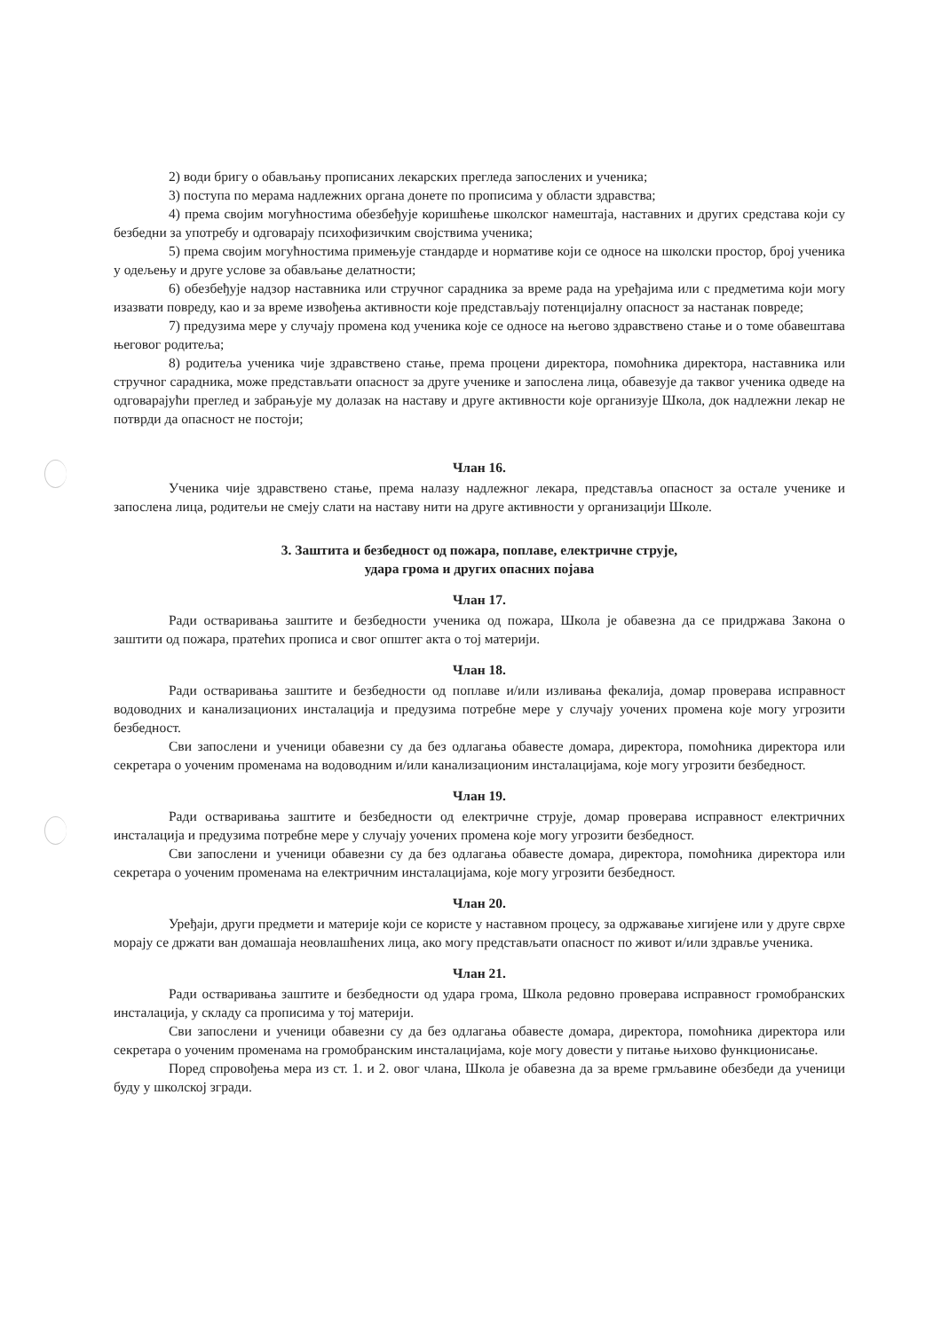2) води бригу о обављању прописаних лекарских прегледа запослених и ученика;
3) поступа по мерама надлежних органа донете по прописима у области здравства;
4) према својим могућностима обезбеђује коришћење школског намештаја, наставних и других средстава који су безбедни за употребу и одговарају психофизичким својствима ученика;
5) према својим могућностима примењује стандарде и нормативе који се односе на школски простор, број ученика у одељењу и друге услове за обављање делатности;
6) обезбеђује надзор наставника или стручног сарадника за време рада на уређајима или с предметима који могу изазвати повреду, као и за време извођења активности које представљају потенцијалну опасност за настанак повреде;
7) предузима мере у случају промена код ученика које се односе на његово здравствено стање и о томе обавештава његовог родитеља;
8) родитеља ученика чије здравствено стање, према процени директора, помоћника директора, наставника или стручног сарадника, може представљати опасност за друге ученике и запослена лица, обавезује да таквог ученика одведе на одговарајући преглед и забрањује му долазак на наставу и друге активности које организује Школа, док надлежни лекар не потврди да опасност не постоји;
Члан 16.
Ученика чије здравствено стање, према налазу надлежног лекара, представља опасност за остале ученике и запослена лица, родитељи не смеју слати на наставу нити на друге активности у организацији Школе.
3. Заштита и безбедност од пожара, поплаве, електричне струје,
удара грома и других опасних појава
Члан 17.
Ради остваривања заштите и безбедности ученика од пожара, Школа је обавезна да се придржава Закона о заштити од пожара, пратећих прописа и свог општег акта о тој материји.
Члан 18.
Ради остваривања заштите и безбедности од поплаве и/или изливања фекалија, домар проверава исправност водоводних и канализационих инсталација и предузима потребне мере у случају уочених промена које могу угрозити безбедност.
Сви запослени и ученици обавезни су да без одлагања обавесте домара, директора, помоћника директора или секретара о уоченим променама на водоводним и/или канализационим инсталацијама, које могу угрозити безбедност.
Члан 19.
Ради остваривања заштите и безбедности од електричне струје, домар проверава исправност електричних инсталација и предузима потребне мере у случају уочених промена које могу угрозити безбедност.
Сви запослени и ученици обавезни су да без одлагања обавесте домара, директора, помоћника директора или секретара о уоченим променама на електричним инсталацијама, које могу угрозити безбедност.
Члан 20.
Уређаји, други предмети и материје који се користе у наставном процесу, за одржавање хигијене или у друге сврхе морају се држати ван домашаја неовлашћених лица, ако могу представљати опасност по живот и/или здравље ученика.
Члан 21.
Ради остваривања заштите и безбедности од удара грома, Школа редовно проверава исправност громобранских инсталација, у складу са прописима у тој материји.
Сви запослени и ученици обавезни су да без одлагања обавесте домара, директора, помоћника директора или секретара о уоченим променама на громобранским инсталацијама, које могу довести у питање њихово функционисање.
Поред спровођења мера из ст. 1. и 2. овог члана, Школа је обавезна да за време грмљавине обезбеди да ученици буду у школској згради.